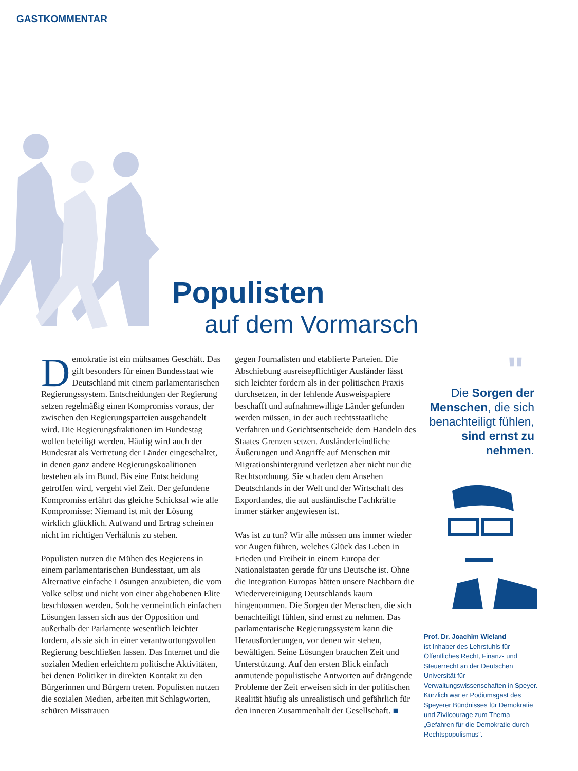GASTKOMMENTAR
Populisten
auf dem Vormarsch
Demokratie ist ein mühsames Geschäft. Das gilt besonders für einen Bundesstaat wie Deutschland mit einem parlamentarischen Regierungssystem. Entscheidungen der Regierung setzen regelmäßig einen Kompromiss voraus, der zwischen den Regierungsparteien ausgehandelt wird. Die Regierungsfraktionen im Bundestag wollen beteiligt werden. Häufig wird auch der Bundesrat als Vertretung der Länder eingeschaltet, in denen ganz andere Regierungskoalitionen bestehen als im Bund. Bis eine Entscheidung getroffen wird, vergeht viel Zeit. Der gefundene Kompromiss erfährt das gleiche Schicksal wie alle Kompromisse: Niemand ist mit der Lösung wirklich glücklich. Aufwand und Ertrag scheinen nicht im richtigen Verhältnis zu stehen.
Populisten nutzen die Mühen des Regierens in einem parlamentarischen Bundesstaat, um als Alternative einfache Lösungen anzubieten, die vom Volke selbst und nicht von einer abgehobenen Elite beschlossen werden. Solche vermeintlich einfachen Lösungen lassen sich aus der Opposition und außerhalb der Parlamente wesentlich leichter fordern, als sie sich in einer verantwortungsvollen Regierung beschließen lassen. Das Internet und die sozialen Medien erleichtern politische Aktivitäten, bei denen Politiker in direkten Kontakt zu den Bürgerinnen und Bürgern treten. Populisten nutzen die sozialen Medien, arbeiten mit Schlagworten, schüren Misstrauen
gegen Journalisten und etablierte Parteien. Die Abschiebung ausreisepflichtiger Ausländer lässt sich leichter fordern als in der politischen Praxis durchsetzen, in der fehlende Ausweispapiere beschafft und aufnahmewillige Länder gefunden werden müssen, in der auch rechtsstaatliche Verfahren und Gerichtsentscheide dem Handeln des Staates Grenzen setzen. Ausländerfeindliche Äußerungen und Angriffe auf Menschen mit Migrationshintergrund verletzen aber nicht nur die Rechtsordnung. Sie schaden dem Ansehen Deutschlands in der Welt und der Wirtschaft des Exportlandes, die auf ausländische Fachkräfte immer stärker angewiesen ist.
Was ist zu tun? Wir alle müssen uns immer wieder vor Augen führen, welches Glück das Leben in Frieden und Freiheit in einem Europa der Nationalstaaten gerade für uns Deutsche ist. Ohne die Integration Europas hätten unsere Nachbarn die Wiedervereinigung Deutschlands kaum hingenommen. Die Sorgen der Menschen, die sich benachteiligt fühlen, sind ernst zu nehmen. Das parlamentarische Regierungssystem kann die Herausforderungen, vor denen wir stehen, bewältigen. Seine Lösungen brauchen Zeit und Unterstützung. Auf den ersten Blick einfach anmutende populistische Antworten auf drängende Probleme der Zeit erweisen sich in der politischen Realität häufig als unrealistisch und gefährlich für den inneren Zusammenhalt der Gesellschaft. ■
"
Die Sorgen der Menschen, die sich benachteiligt fühlen, sind ernst zu nehmen.
Prof. Dr. Joachim Wieland
ist Inhaber des Lehrstuhls für Öffentliches Recht, Finanz- und Steuerrecht an der Deutschen Universität für Verwaltungswissenschaften in Speyer. Kürzlich war er Podiumsgast des Speyerer Bündnisses für Demokratie und Zivilcourage zum Thema „Gefahren für die Demokratie durch Rechtspopulismus".